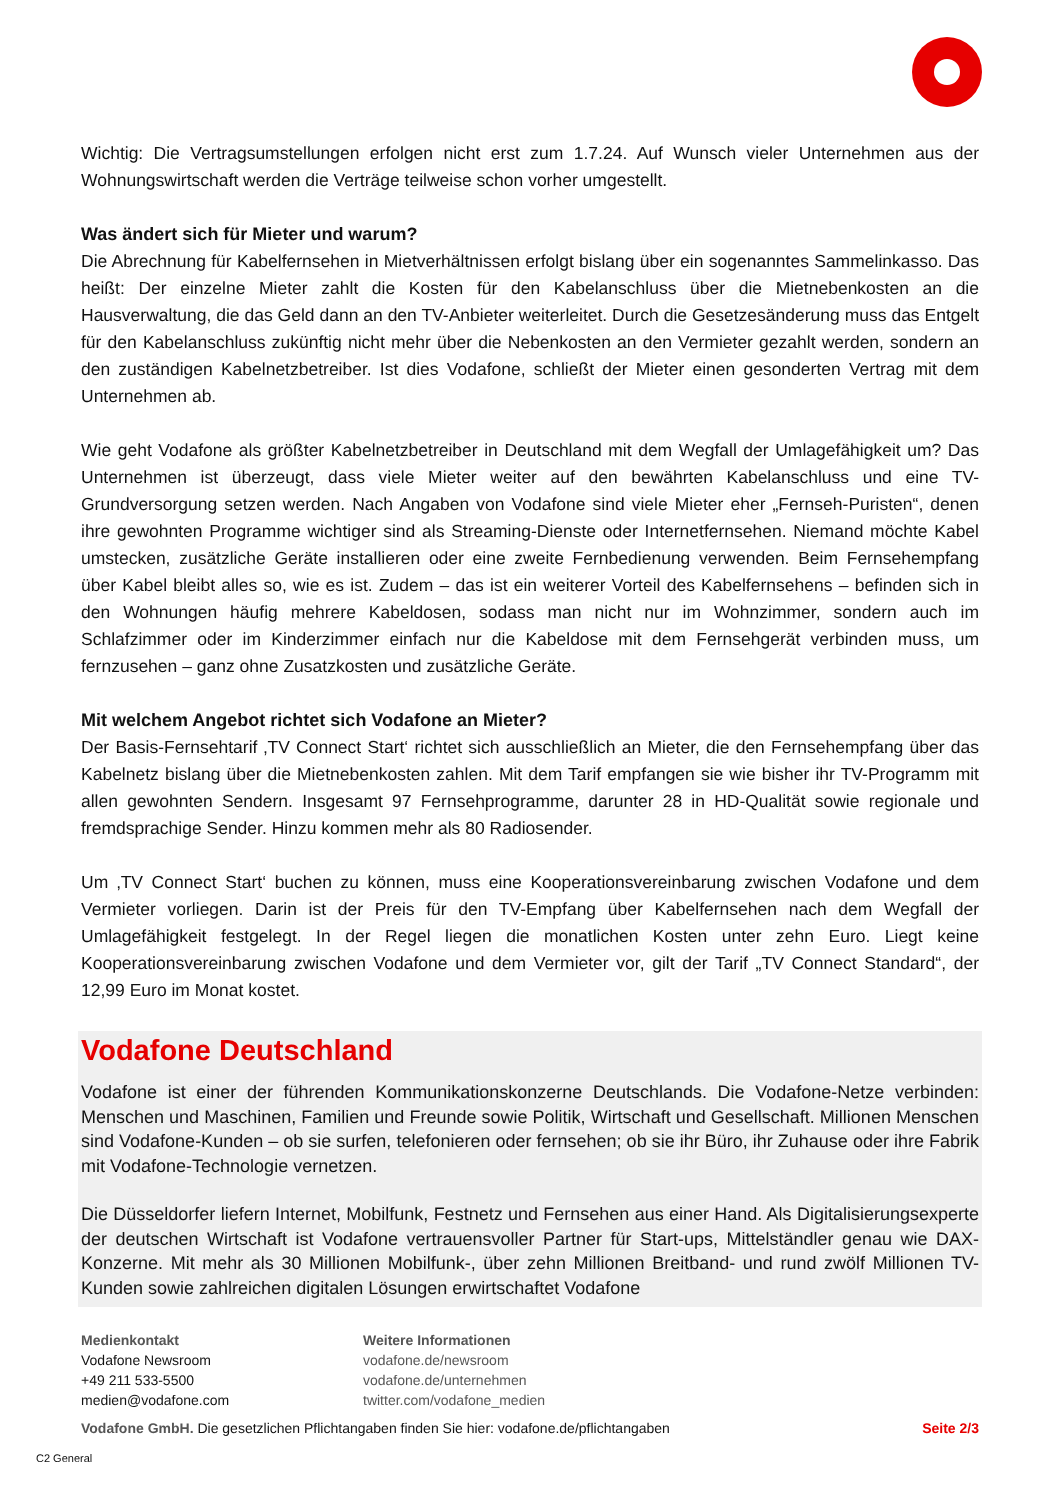Wichtig: Die Vertragsumstellungen erfolgen nicht erst zum 1.7.24. Auf Wunsch vieler Unternehmen aus der Wohnungswirtschaft werden die Verträge teilweise schon vorher umgestellt.
Was ändert sich für Mieter und warum?
Die Abrechnung für Kabelfernsehen in Mietverhältnissen erfolgt bislang über ein sogenanntes Sammelinkasso. Das heißt: Der einzelne Mieter zahlt die Kosten für den Kabelanschluss über die Mietnebenkosten an die Hausverwaltung, die das Geld dann an den TV-Anbieter weiterleitet. Durch die Gesetzesänderung muss das Entgelt für den Kabelanschluss zukünftig nicht mehr über die Nebenkosten an den Vermieter gezahlt werden, sondern an den zuständigen Kabelnetzbetreiber. Ist dies Vodafone, schließt der Mieter einen gesonderten Vertrag mit dem Unternehmen ab.
Wie geht Vodafone als größter Kabelnetzbetreiber in Deutschland mit dem Wegfall der Umlagefähigkeit um? Das Unternehmen ist überzeugt, dass viele Mieter weiter auf den bewährten Kabelanschluss und eine TV-Grundversorgung setzen werden. Nach Angaben von Vodafone sind viele Mieter eher „Fernseh-Puristen“, denen ihre gewohnten Programme wichtiger sind als Streaming-Dienste oder Internetfernsehen. Niemand möchte Kabel umstecken, zusätzliche Geräte installieren oder eine zweite Fernbedienung verwenden. Beim Fernsehempfang über Kabel bleibt alles so, wie es ist. Zudem – das ist ein weiterer Vorteil des Kabelfernsehens – befinden sich in den Wohnungen häufig mehrere Kabeldosen, sodass man nicht nur im Wohnzimmer, sondern auch im Schlafzimmer oder im Kinderzimmer einfach nur die Kabeldose mit dem Fernsehgerät verbinden muss, um fernzusehen – ganz ohne Zusatzkosten und zusätzliche Geräte.
Mit welchem Angebot richtet sich Vodafone an Mieter?
Der Basis-Fernsehtarif ‚TV Connect Start‘ richtet sich ausschließlich an Mieter, die den Fernsehempfang über das Kabelnetz bislang über die Mietnebenkosten zahlen. Mit dem Tarif empfangen sie wie bisher ihr TV-Programm mit allen gewohnten Sendern. Insgesamt 97 Fernsehprogramme, darunter 28 in HD-Qualität sowie regionale und fremdsprachige Sender. Hinzu kommen mehr als 80 Radiosender.
Um ‚TV Connect Start‘ buchen zu können, muss eine Kooperationsvereinbarung zwischen Vodafone und dem Vermieter vorliegen. Darin ist der Preis für den TV-Empfang über Kabelfernsehen nach dem Wegfall der Umlagefähigkeit festgelegt. In der Regel liegen die monatlichen Kosten unter zehn Euro. Liegt keine Kooperationsvereinbarung zwischen Vodafone und dem Vermieter vor, gilt der Tarif „TV Connect Standard“, der 12,99 Euro im Monat kostet.
Vodafone Deutschland
Vodafone ist einer der führenden Kommunikationskonzerne Deutschlands. Die Vodafone-Netze verbinden: Menschen und Maschinen, Familien und Freunde sowie Politik, Wirtschaft und Gesellschaft. Millionen Menschen sind Vodafone-Kunden – ob sie surfen, telefonieren oder fernsehen; ob sie ihr Büro, ihr Zuhause oder ihre Fabrik mit Vodafone-Technologie vernetzen.
Die Düsseldorfer liefern Internet, Mobilfunk, Festnetz und Fernsehen aus einer Hand. Als Digitalisierungsexperte der deutschen Wirtschaft ist Vodafone vertrauensvoller Partner für Start-ups, Mittelständler genau wie DAX-Konzerne. Mit mehr als 30 Millionen Mobilfunk-, über zehn Millionen Breitband- und rund zwölf Millionen TV-Kunden sowie zahlreichen digitalen Lösungen erwirtschaftet Vodafone
Medienkontakt
Vodafone Newsroom
+49 211 533-5500
medien@vodafone.com
Weitere Informationen
vodafone.de/newsroom
vodafone.de/unternehmen
twitter.com/vodafone_medien
Vodafone GmbH. Die gesetzlichen Pflichtangaben finden Sie hier: vodafone.de/pflichtangaben Seite 2/3
C2 General